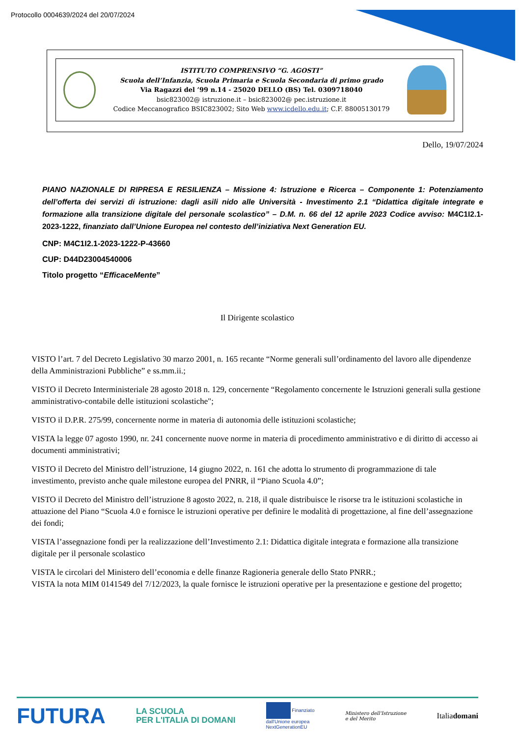Protocollo 0004639/2024 del 20/07/2024
ISTITUTO COMPRENSIVO “G. AGOSTI”
Scuola dell’Infanzia, Scuola Primaria e Scuola Secondaria di primo grado
Via Ragazzi del ’99 n.14 - 25020 DELLO (BS) Tel. 0309718040
bsic823002@ istruzione.it – bsic823002@ pec.istruzione.it
Codice Meccanografico BSIC823002; Sito Web www.icdello.edu.it; C.F. 88005130179
Dello, 19/07/2024
PIANO NAZIONALE DI RIPRESA E RESILIENZA – Missione 4: Istruzione e Ricerca – Componente 1: Potenziamento dell’offerta dei servizi di istruzione: dagli asili nido alle Università - Investimento 2.1 “Didattica digitale integrate e formazione alla transizione digitale del personale scolastico” – D.M. n. 66 del 12 aprile 2023 Codice avviso: M4C1I2.1-2023-1222, finanziato dall’Unione Europea nel contesto dell’iniziativa Next Generation EU.
CNP: M4C1I2.1-2023-1222-P-43660
CUP: D44D23004540006
Titolo progetto “EfficaceMente”
Il Dirigente scolastico
VISTO l’art. 7 del Decreto Legislativo 30 marzo 2001, n. 165 recante “Norme generali sull’ordinamento del lavoro alle dipendenze della Amministrazioni Pubbliche” e ss.mm.ii.;
VISTO il Decreto Interministeriale 28 agosto 2018 n. 129, concernente “Regolamento concernente le Istruzioni generali sulla gestione amministrativo-contabile delle istituzioni scolastiche";
VISTO il D.P.R. 275/99, concernente norme in materia di autonomia delle istituzioni scolastiche;
VISTA la legge 07 agosto 1990, nr. 241 concernente nuove norme in materia di procedimento amministrativo e di diritto di accesso ai documenti amministrativi;
VISTO il Decreto del Ministro dell’istruzione, 14 giugno 2022, n. 161 che adotta lo strumento di programmazione di tale investimento, previsto anche quale milestone europea del PNRR, il “Piano Scuola 4.0”;
VISTO il Decreto del Ministro dell’istruzione 8 agosto 2022, n. 218, il quale distribuisce le risorse tra le istituzioni scolastiche in attuazione del Piano “Scuola 4.0 e fornisce le istruzioni operative per definire le modalità di progettazione, al fine dell’assegnazione dei fondi;
VISTA l’assegnazione fondi per la realizzazione dell’Investimento 2.1: Didattica digitale integrata e formazione alla transizione digitale per il personale scolastico
VISTA le circolari del Ministero dell’economia e delle finanze Ragioneria generale dello Stato PNRR.;
VISTA la nota MIM 0141549 del 7/12/2023, la quale fornisce le istruzioni operative per la presentazione e gestione del progetto;
FUTURA LA SCUOLA
PER L'ITALIA DI DOMANI Finanziato
dall'Unione europea
NextGenerationEU Ministero dell'Istruzione
e del Merito Italiadomani